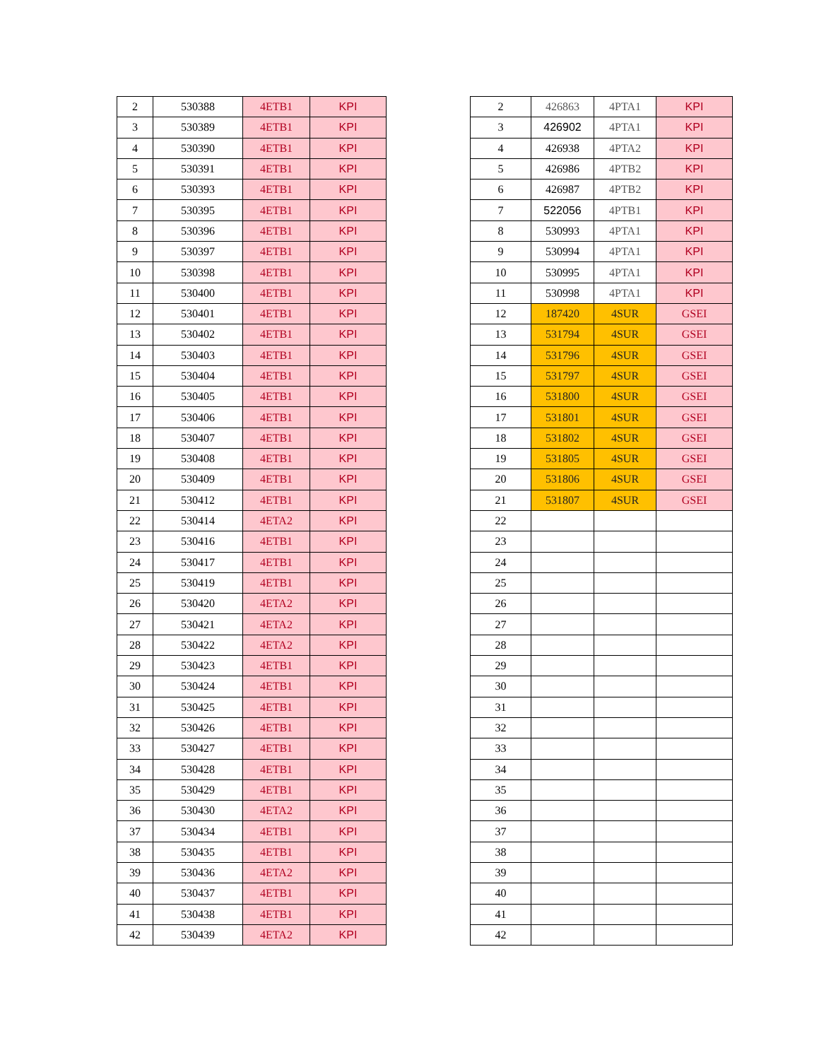| 2 | 530388 | 4ETB1 | KPI |
| 3 | 530389 | 4ETB1 | KPI |
| 4 | 530390 | 4ETB1 | KPI |
| 5 | 530391 | 4ETB1 | KPI |
| 6 | 530393 | 4ETB1 | KPI |
| 7 | 530395 | 4ETB1 | KPI |
| 8 | 530396 | 4ETB1 | KPI |
| 9 | 530397 | 4ETB1 | KPI |
| 10 | 530398 | 4ETB1 | KPI |
| 11 | 530400 | 4ETB1 | KPI |
| 12 | 530401 | 4ETB1 | KPI |
| 13 | 530402 | 4ETB1 | KPI |
| 14 | 530403 | 4ETB1 | KPI |
| 15 | 530404 | 4ETB1 | KPI |
| 16 | 530405 | 4ETB1 | KPI |
| 17 | 530406 | 4ETB1 | KPI |
| 18 | 530407 | 4ETB1 | KPI |
| 19 | 530408 | 4ETB1 | KPI |
| 20 | 530409 | 4ETB1 | KPI |
| 21 | 530412 | 4ETB1 | KPI |
| 22 | 530414 | 4ETA2 | KPI |
| 23 | 530416 | 4ETB1 | KPI |
| 24 | 530417 | 4ETB1 | KPI |
| 25 | 530419 | 4ETB1 | KPI |
| 26 | 530420 | 4ETA2 | KPI |
| 27 | 530421 | 4ETA2 | KPI |
| 28 | 530422 | 4ETA2 | KPI |
| 29 | 530423 | 4ETB1 | KPI |
| 30 | 530424 | 4ETB1 | KPI |
| 31 | 530425 | 4ETB1 | KPI |
| 32 | 530426 | 4ETB1 | KPI |
| 33 | 530427 | 4ETB1 | KPI |
| 34 | 530428 | 4ETB1 | KPI |
| 35 | 530429 | 4ETB1 | KPI |
| 36 | 530430 | 4ETA2 | KPI |
| 37 | 530434 | 4ETB1 | KPI |
| 38 | 530435 | 4ETB1 | KPI |
| 39 | 530436 | 4ETA2 | KPI |
| 40 | 530437 | 4ETB1 | KPI |
| 41 | 530438 | 4ETB1 | KPI |
| 42 | 530439 | 4ETA2 | KPI |
| 2 | 426863 | 4PTA1 | KPI |
| 3 | 426902 | 4PTA1 | KPI |
| 4 | 426938 | 4PTA2 | KPI |
| 5 | 426986 | 4PTB2 | KPI |
| 6 | 426987 | 4PTB2 | KPI |
| 7 | 522056 | 4PTB1 | KPI |
| 8 | 530993 | 4PTA1 | KPI |
| 9 | 530994 | 4PTA1 | KPI |
| 10 | 530995 | 4PTA1 | KPI |
| 11 | 530998 | 4PTA1 | KPI |
| 12 | 187420 | 4SUR | GSEI |
| 13 | 531794 | 4SUR | GSEI |
| 14 | 531796 | 4SUR | GSEI |
| 15 | 531797 | 4SUR | GSEI |
| 16 | 531800 | 4SUR | GSEI |
| 17 | 531801 | 4SUR | GSEI |
| 18 | 531802 | 4SUR | GSEI |
| 19 | 531805 | 4SUR | GSEI |
| 20 | 531806 | 4SUR | GSEI |
| 21 | 531807 | 4SUR | GSEI |
| 22 | | | |
| 23 | | | |
| 24 | | | |
| 25 | | | |
| 26 | | | |
| 27 | | | |
| 28 | | | |
| 29 | | | |
| 30 | | | |
| 31 | | | |
| 32 | | | |
| 33 | | | |
| 34 | | | |
| 35 | | | |
| 36 | | | |
| 37 | | | |
| 38 | | | |
| 39 | | | |
| 40 | | | |
| 41 | | | |
| 42 | | | |